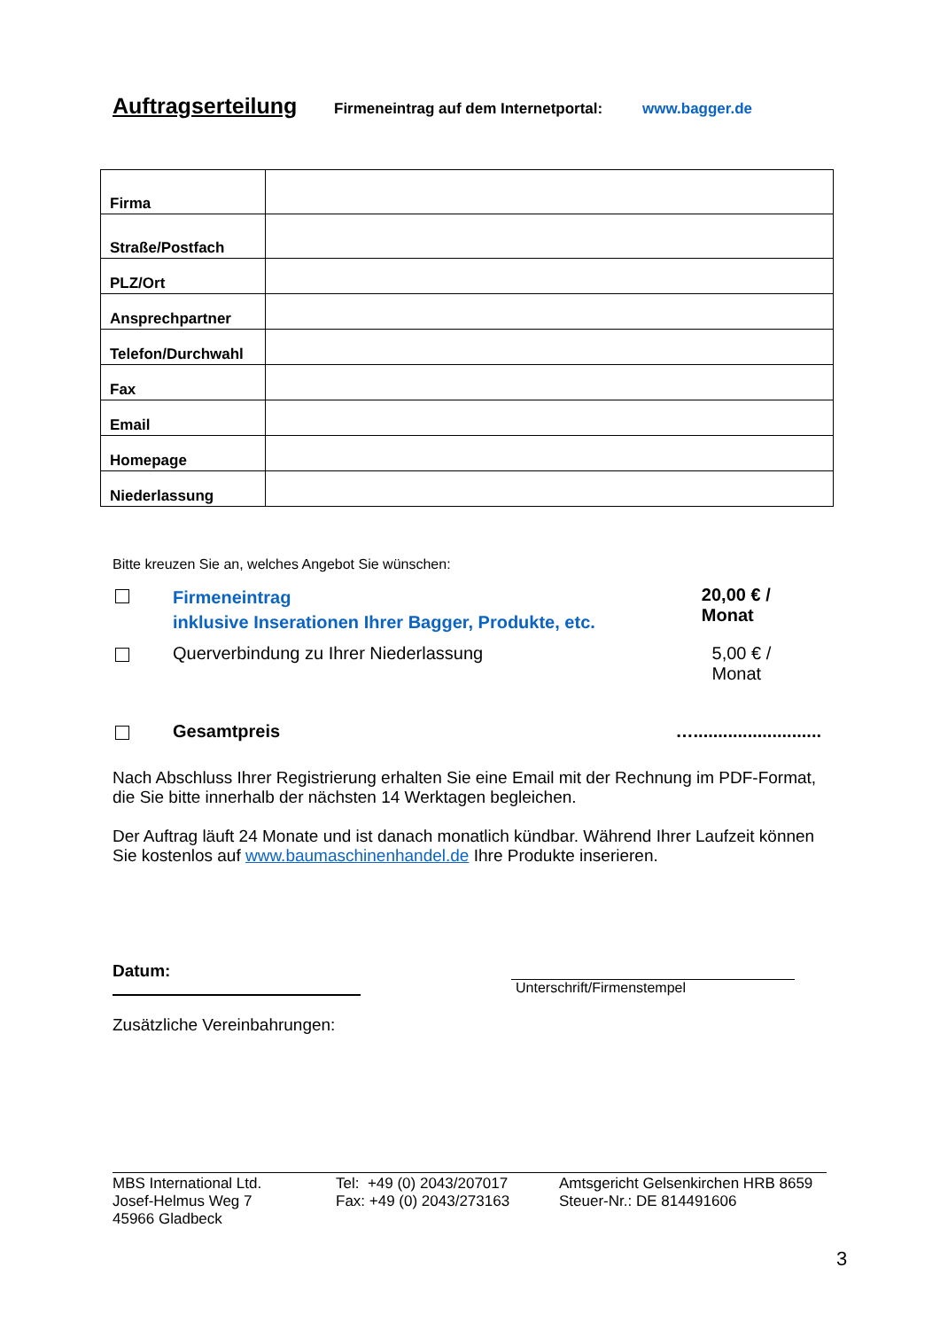Auftragserteilung
Firmeneintrag auf dem Internetportal: www.bagger.de
| Firma | |
| Straße/Postfach | |
| PLZ/Ort | |
| Ansprechpartner | |
| Telefon/Durchwahl | |
| Fax | |
| Email | |
| Homepage | |
| Niederlassung | |
Bitte kreuzen Sie an, welches Angebot Sie wünschen:
Firmeneintrag
inklusive Inserationen Ihrer Bagger, Produkte, etc.
20,00 € / Monat
Querverbindung zu Ihrer Niederlassung 5,00 € / Monat
Gesamtpreis …..........................
Nach Abschluss Ihrer Registrierung erhalten Sie eine Email mit der Rechnung im PDF-Format, die Sie bitte innerhalb der nächsten 14 Werktagen begleichen.
Der Auftrag läuft 24 Monate und ist danach monatlich kündbar. Während Ihrer Laufzeit können Sie kostenlos auf www.baumaschinenhandel.de Ihre Produkte inserieren.
Datum:
Unterschrift/Firmenstempel
Zusätzliche Vereinbahrungen:
MBS International Ltd.
Josef-Helmus Weg 7
45966 Gladbeck
Tel: +49 (0) 2043/207017
Fax: +49 (0) 2043/273163
Amtsgericht Gelsenkirchen HRB 8659
Steuer-Nr.: DE 814491606
3